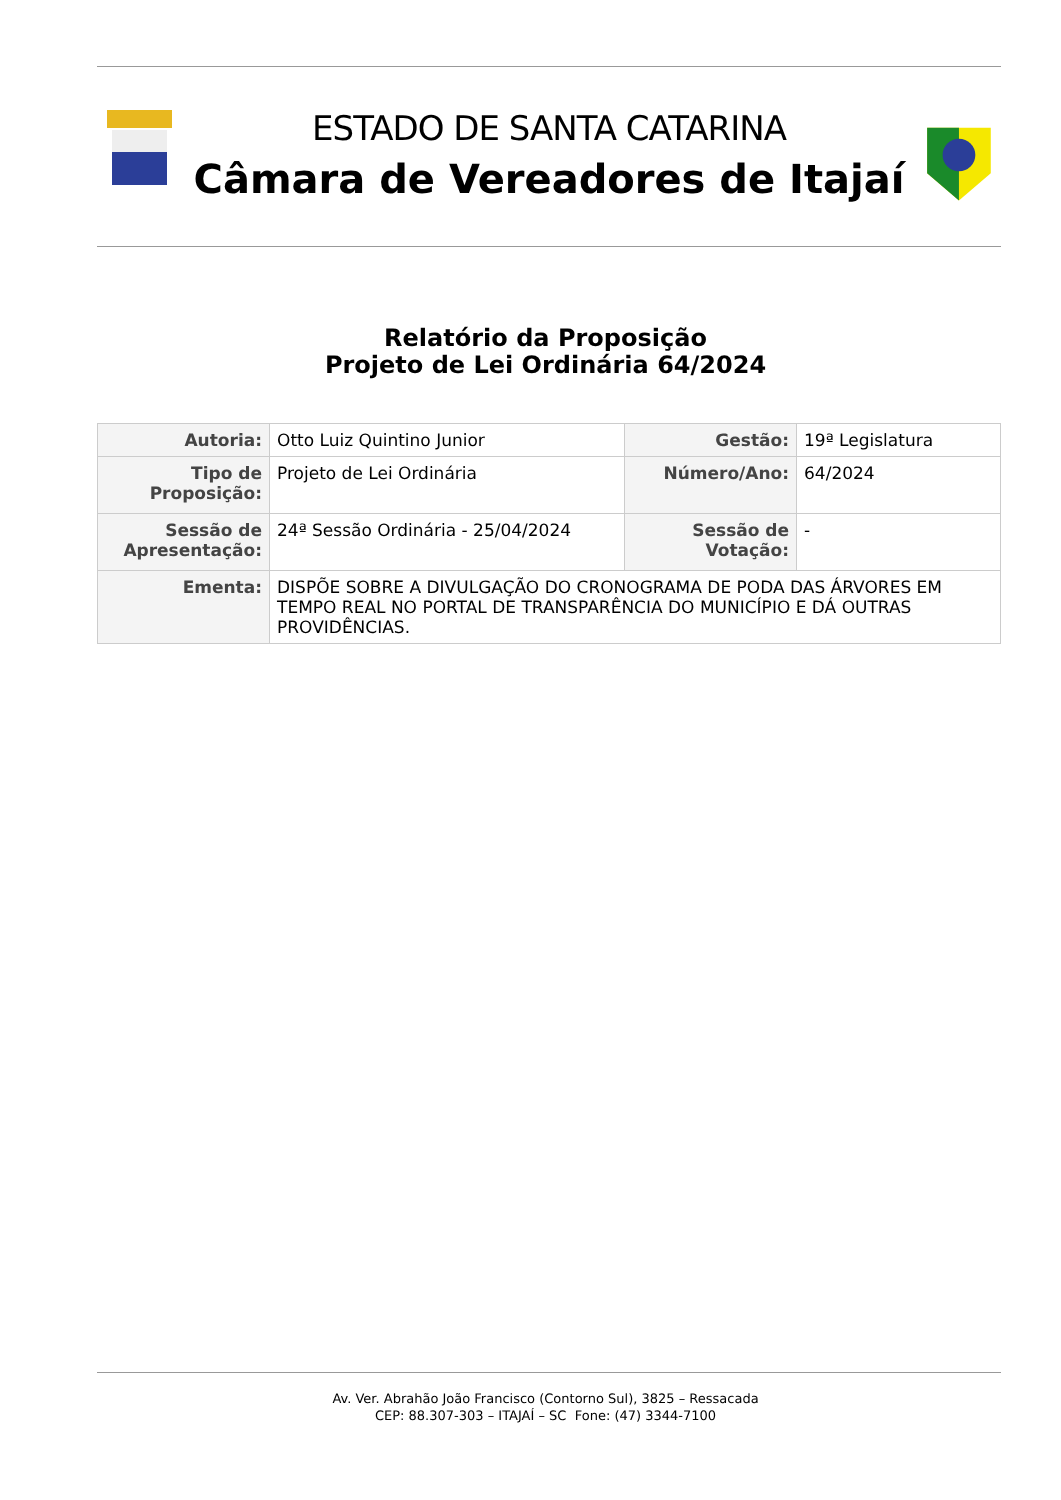ESTADO DE SANTA CATARINA
Câmara de Vereadores de Itajaí
Relatório da Proposição
Projeto de Lei Ordinária 64/2024
| Autoria: | Otto Luiz Quintino Junior | Gestão: | 19ª Legislatura |
| Tipo de Proposição: | Projeto de Lei Ordinária | Número/Ano: | 64/2024 |
| Sessão de Apresentação: | 24ª Sessão Ordinária - 25/04/2024 | Sessão de Votação: | - |
| Ementa: | DISPÕE SOBRE A DIVULGAÇÃO DO CRONOGRAMA DE PODA DAS ÁRVORES EM TEMPO REAL NO PORTAL DE TRANSPARÊNCIA DO MUNICÍPIO E DÁ OUTRAS PROVIDÊNCIAS. | | |
Av. Ver. Abrahão João Francisco (Contorno Sul), 3825 – Ressacada
CEP: 88.307-303 – ITAJAÍ – SC Fone: (47) 3344-7100